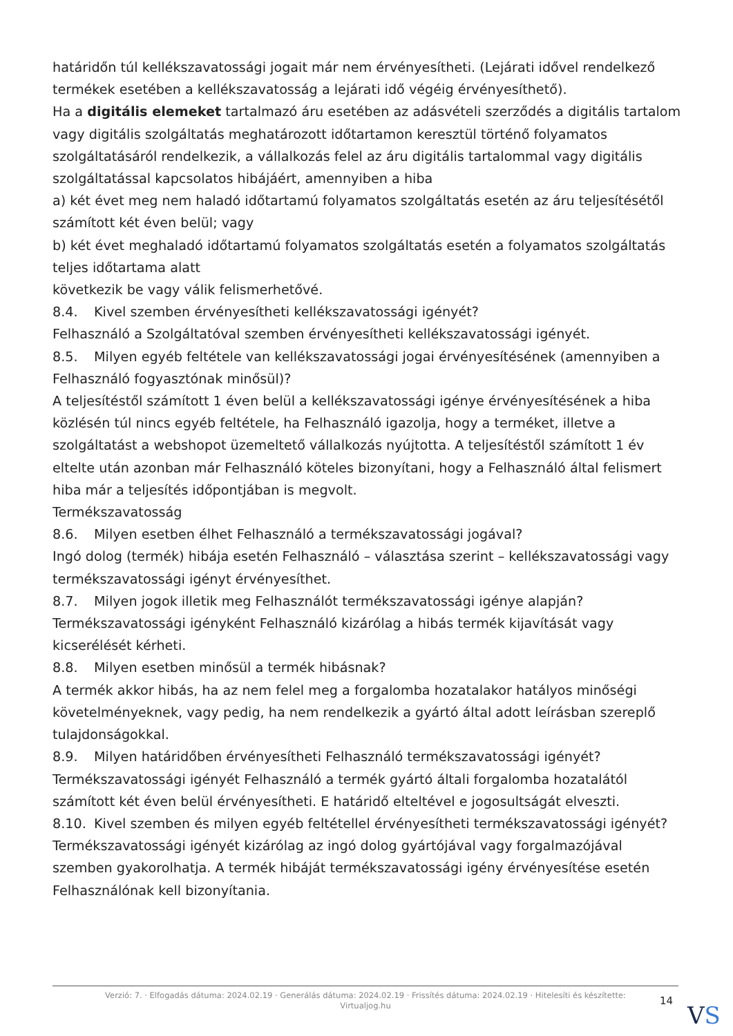határidőn túl kellékszavatossági jogait már nem érvényesítheti. (Lejárati idővel rendelkező termékek esetében a kellékszavatosság a lejárati idő végéig érvényesíthető).
Ha a digitális elemeket tartalmazó áru esetében az adásvételi szerződés a digitális tartalom vagy digitális szolgáltatás meghatározott időtartamon keresztül történő folyamatos szolgáltatásáról rendelkezik, a vállalkozás felel az áru digitális tartalommal vagy digitális szolgáltatással kapcsolatos hibájáért, amennyiben a hiba
a) két évet meg nem haladó időtartamú folyamatos szolgáltatás esetén az áru teljesítésétől számított két éven belül; vagy
b) két évet meghaladó időtartamú folyamatos szolgáltatás esetén a folyamatos szolgáltatás teljes időtartama alatt
következik be vagy válik felismerhetővé.
8.4. Kivel szemben érvényesítheti kellékszavatossági igényét?
Felhasználó a Szolgáltatóval szemben érvényesítheti kellékszavatossági igényét.
8.5. Milyen egyéb feltétele van kellékszavatossági jogai érvényesítésének (amennyiben a Felhasználó fogyasztónak minősül)?
A teljesítéstől számított 1 éven belül a kellékszavatossági igénye érvényesítésének a hiba közlésén túl nincs egyéb feltétele, ha Felhasználó igazolja, hogy a terméket, illetve a szolgáltatást a webshopot üzemeltető vállalkozás nyújtotta. A teljesítéstől számított 1 év eltelte után azonban már Felhasználó köteles bizonyítani, hogy a Felhasználó által felismert hiba már a teljesítés időpontjában is megvolt.
Termékszavatosság
8.6. Milyen esetben élhet Felhasználó a termékszavatossági jogával?
Ingó dolog (termék) hibája esetén Felhasználó – választása szerint – kellékszavatossági vagy termékszavatossági igényt érvényesíthet.
8.7. Milyen jogok illetik meg Felhasználót termékszavatossági igénye alapján?
Termékszavatossági igényként Felhasználó kizárólag a hibás termék kijavítását vagy kicserélését kérheti.
8.8. Milyen esetben minősül a termék hibásnak?
A termék akkor hibás, ha az nem felel meg a forgalomba hozatalakor hatályos minőségi követelményeknek, vagy pedig, ha nem rendelkezik a gyártó által adott leírásban szereplő tulajdonságokkal.
8.9. Milyen határidőben érvényesítheti Felhasználó termékszavatossági igényét?
Termékszavatossági igényét Felhasználó a termék gyártó általi forgalomba hozatalától számított két éven belül érvényesítheti. E határidő elteltével e jogosultságát elveszti.
8.10. Kivel szemben és milyen egyéb feltétellel érvényesítheti termékszavatossági igényét?
Termékszavatossági igényét kizárólag az ingó dolog gyártójával vagy forgalmazójával szemben gyakorolhatja. A termék hibáját termékszavatossági igény érvényesítése esetén Felhasználónak kell bizonyítania.
Verzió: 7. · Elfogadás dátuma: 2024.02.19 · Generálás dátuma: 2024.02.19 · Frissítés dátuma: 2024.02.19 · Hitelesíti és készítette: Virtualjog.hu
14
VS